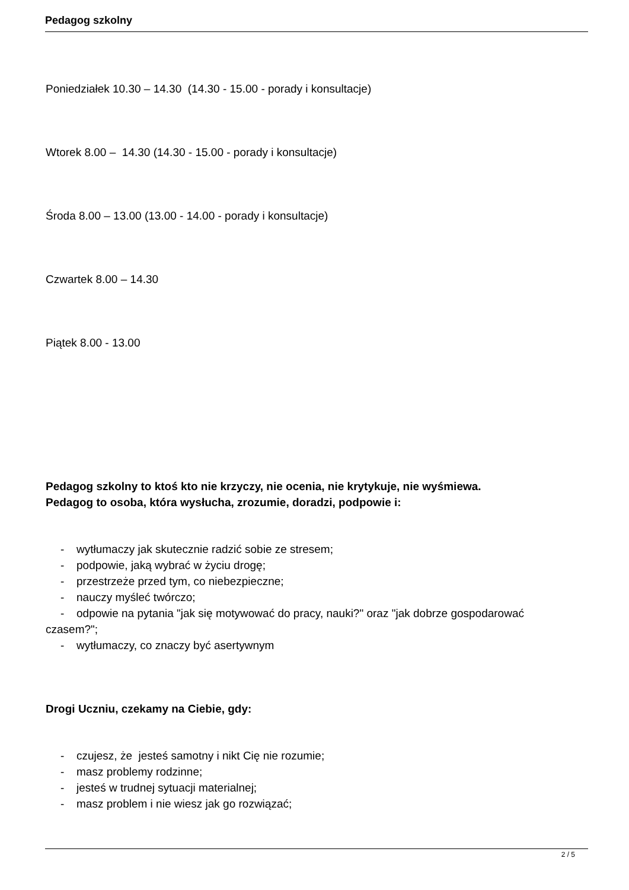Pedagog szkolny
Poniedziałek 10.30 – 14.30 (14.30 - 15.00 - porady i konsultacje)
Wtorek 8.00 – 14.30 (14.30 - 15.00 - porady i konsultacje)
Środa 8.00 – 13.00 (13.00 - 14.00 - porady i konsultacje)
Czwartek 8.00 – 14.30
Piątek 8.00 - 13.00
Pedagog szkolny to ktoś kto nie krzyczy, nie ocenia, nie krytykuje, nie wyśmiewa.
Pedagog to osoba, która wysłucha, zrozumie, doradzi, podpowie i:
- wytłumaczy jak skutecznie radzić sobie ze stresem;
- podpowie, jaką wybrać w życiu drogę;
- przestrzeże przed tym, co niebezpieczne;
- nauczy myśleć twórczo;
- odpowie na pytania "jak się motywować do pracy, nauki?" oraz "jak dobrze gospodarować
czasem?";
- wytłumaczy, co znaczy być asertywnym
Drogi Uczniu, czekamy na Ciebie, gdy:
- czujesz, że jesteś samotny i nikt Cię nie rozumie;
- masz problemy rodzinne;
- jesteś w trudnej sytuacji materialnej;
- masz problem i nie wiesz jak go rozwiązać;
2 / 5